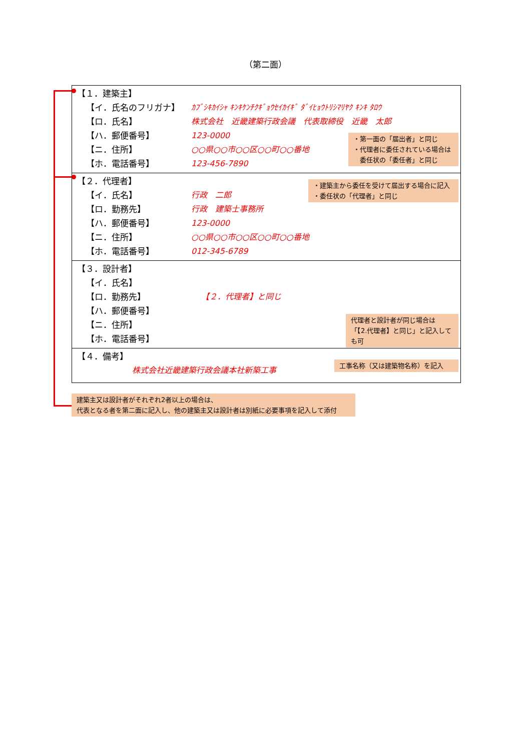（第二面）
【１．建築主】
【イ．氏名のフリガナ】 ｶﾌﾞｼｷｶｲｼｬ ｷﾝｷｹﾝﾁｸｷﾞｮｳｾｲｶｲｷﾞ ﾀﾞｲﾋｮｳﾄﾘｼﾏﾘﾔｸ ｷﾝｷ ﾀﾛｳ
【ロ．氏名】 株式会社　近畿建築行政会議　代表取締役　近畿　太郎
【ハ．郵便番号】 123-0000
【ニ．住所】 ○○県○○市○○区○○町○○番地
【ホ．電話番号】 123-456-7890
・第一面の「届出者」と同じ
・代理者に委任されている場合は
　委任状の「委任者」と同じ
【２．代理者】
【イ．氏名】 行政　二郎
【ロ．勤務先】 行政　建築士事務所
【ハ．郵便番号】 123-0000
【ニ．住所】 ○○県○○市○○区○○町○○番地
【ホ．電話番号】 012-345-6789
・建築主から委任を受けて届出する場合に記入
・委任状の「代理者」と同じ
【３．設計者】
【イ．氏名】
【ロ．勤務先】 【２．代理者】と同じ
【ハ．郵便番号】
【ニ．住所】
【ホ．電話番号】
代理者と設計者が同じ場合は
「【2.代理者】と同じ」と記入しても可
【４．備考】
株式会社近畿建築行政会議本社新築工事
工事名称（又は建築物名称）を記入
建築主又は設計者がそれぞれ2者以上の場合は、
代表となる者を第二面に記入し、他の建築主又は設計者は別紙に必要事項を記入して添付